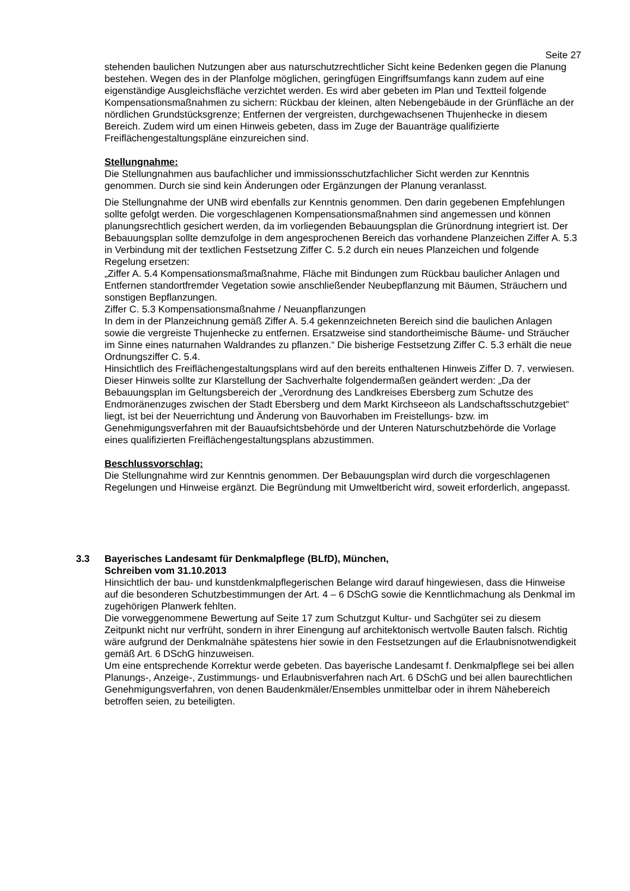Seite 27
stehenden baulichen Nutzungen aber aus naturschutzrechtlicher Sicht keine Bedenken gegen die Planung bestehen. Wegen des in der Planfolge möglichen, geringfügen Eingriffsumfangs kann zudem auf eine eigenständige Ausgleichsfläche verzichtet werden. Es wird aber gebeten im Plan und Textteil folgende Kompensationsmaßnahmen zu sichern: Rückbau der kleinen, alten Nebengebäude in der Grünfläche an der nördlichen Grundstücksgrenze; Entfernen der vergreisten, durchgewachsenen Thujenhecke in diesem Bereich. Zudem wird um einen Hinweis gebeten, dass im Zuge der Bauanträge qualifizierte Freiflächengestaltungspläne einzureichen sind.
Stellungnahme:
Die Stellungnahmen aus baufachlicher und immissionsschutzfachlicher Sicht werden zur Kenntnis genommen. Durch sie sind kein Änderungen oder Ergänzungen der Planung veranlasst.
Die Stellungnahme der UNB wird ebenfalls zur Kenntnis genommen. Den darin gegebenen Empfehlungen sollte gefolgt werden. Die vorgeschlagenen Kompensationsmaßnahmen sind angemessen und können planungsrechtlich gesichert werden, da im vorliegenden Bebauungsplan die Grünordnung integriert ist. Der Bebauungsplan sollte demzufolge in dem angesprochenen Bereich das vorhandene Planzeichen Ziffer A. 5.3 in Verbindung mit der textlichen Festsetzung Ziffer C. 5.2 durch ein neues Planzeichen und folgende Regelung ersetzen:
„Ziffer A. 5.4 Kompensationsmaßmaßnahme, Fläche mit Bindungen zum Rückbau baulicher Anlagen und Entfernen standortfremder Vegetation sowie anschließender Neubepflanzung mit Bäumen, Sträuchern und sonstigen Bepflanzungen.
Ziffer C. 5.3 Kompensationsmaßnahme / Neuanpflanzungen
In dem in der Planzeichnung gemäß Ziffer A. 5.4 gekennzeichneten Bereich sind die baulichen Anlagen sowie die vergreiste Thujenhecke zu entfernen. Ersatzweise sind standortheimische Bäume- und Sträucher im Sinne eines naturnahen Waldrandes zu pflanzen.“ Die bisherige Festsetzung Ziffer C. 5.3 erhält die neue Ordnungsziffer C. 5.4.
Hinsichtlich des Freiflächengestaltungsplans wird auf den bereits enthaltenen Hinweis Ziffer D. 7. verwiesen. Dieser Hinweis sollte zur Klarstellung der Sachverhalte folgendermaßen geändert werden: „Da der Bebauungsplan im Geltungsbereich der „Verordnung des Landkreises Ebersberg zum Schutze des Endmoränenzuges zwischen der Stadt Ebersberg und dem Markt Kirchseeon als Landschaftsschutzgebiet“ liegt, ist bei der Neuerrichtung und Änderung von Bauvorhaben im Freistellungs- bzw. im Genehmigungsverfahren mit der Bauaufsichtsbehörde und der Unteren Naturschutzbehörde die Vorlage eines qualifizierten Freiflächengestaltungsplans abzustimmen.
Beschlussvorschlag:
Die Stellungnahme wird zur Kenntnis genommen. Der Bebauungsplan wird durch die vorgeschlagenen Regelungen und Hinweise ergänzt. Die Begründung mit Umweltbericht wird, soweit erforderlich, angepasst.
3.3 Bayerisches Landesamt für Denkmalpflege (BLfD), München,
Schreiben vom 31.10.2013
Hinsichtlich der bau- und kunstdenkmalpflegerischen Belange wird darauf hingewiesen, dass die Hinweise auf die besonderen Schutzbestimmungen der Art. 4 – 6 DSchG sowie die Kenntlichmachung als Denkmal im zugehörigen Planwerk fehlten.
Die vorweggenommene Bewertung auf Seite 17 zum Schutzgut Kultur- und Sachgüter sei zu diesem Zeitpunkt nicht nur verfrüht, sondern in ihrer Einengung auf architektonisch wertvolle Bauten falsch. Richtig wäre aufgrund der Denkmalnähe spätestens hier sowie in den Festsetzungen auf die Erlaubnisnotwendigkeit gemäß Art. 6 DSchG hinzuweisen.
Um eine entsprechende Korrektur werde gebeten. Das bayerische Landesamt f. Denkmalpflege sei bei allen Planungs-, Anzeige-, Zustimmungs- und Erlaubnisverfahren nach Art. 6 DSchG und bei allen baurechtlichen Genehmigungsverfahren, von denen Baudenkmäler/Ensembles unmittelbar oder in ihrem Nähebereich betroffen seien, zu beteiligten.